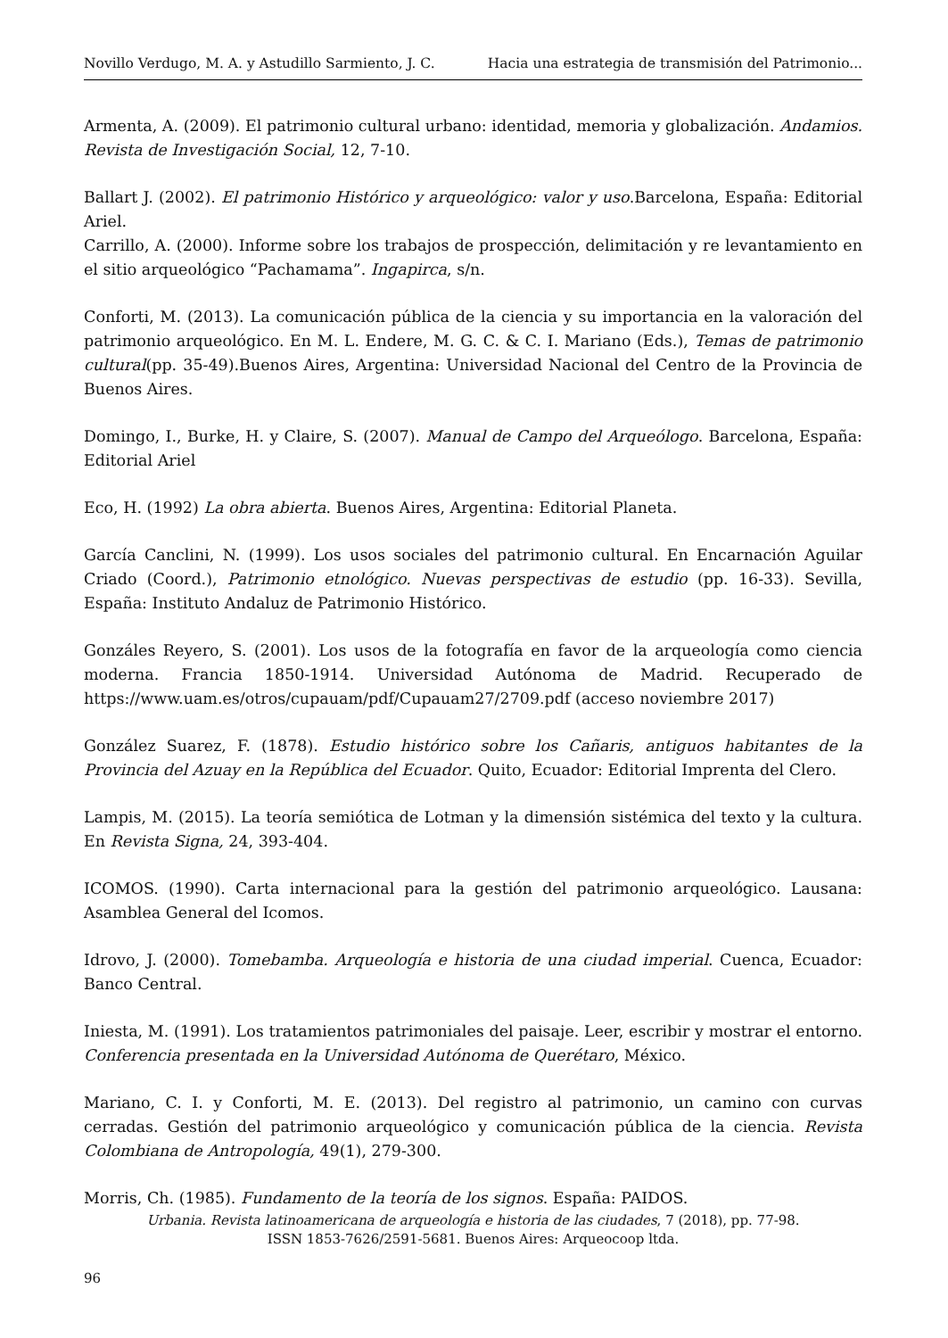Novillo Verdugo, M. A. y Astudillo Sarmiento, J. C. Hacia una estrategia de transmisión del Patrimonio...
Armenta, A. (2009). El patrimonio cultural urbano: identidad, memoria y globalización. Andamios. Revista de Investigación Social, 12, 7-10.
Ballart J. (2002). El patrimonio Histórico y arqueológico: valor y uso.Barcelona, España: Editorial Ariel.
Carrillo, A. (2000). Informe sobre los trabajos de prospección, delimitación y re levantamiento en el sitio arqueológico “Pachamama”. Ingapirca, s/n.
Conforti, M. (2013). La comunicación pública de la ciencia y su importancia en la valoración del patrimonio arqueológico. En M. L. Endere, M. G. C. & C. I. Mariano (Eds.), Temas de patrimonio cultural(pp. 35-49).Buenos Aires, Argentina: Universidad Nacional del Centro de la Provincia de Buenos Aires.
Domingo, I., Burke, H. y Claire, S. (2007). Manual de Campo del Arqueólogo. Barcelona, España: Editorial Ariel
Eco, H. (1992) La obra abierta. Buenos Aires, Argentina: Editorial Planeta.
García Canclini, N. (1999). Los usos sociales del patrimonio cultural. En Encarnación Aguilar Criado (Coord.), Patrimonio etnológico. Nuevas perspectivas de estudio (pp. 16-33). Sevilla, España: Instituto Andaluz de Patrimonio Histórico.
Gonzáles Reyero, S. (2001). Los usos de la fotografía en favor de la arqueología como ciencia moderna. Francia 1850-1914. Universidad Autónoma de Madrid. Recuperado de https://www.uam.es/otros/cupauam/pdf/Cupauam27/2709.pdf (acceso noviembre 2017)
González Suarez, F. (1878). Estudio histórico sobre los Cañaris, antiguos habitantes de la Provincia del Azuay en la República del Ecuador. Quito, Ecuador: Editorial Imprenta del Clero.
Lampis, M. (2015). La teoría semiótica de Lotman y la dimensión sistémica del texto y la cultura. En Revista Signa, 24, 393-404.
ICOMOS. (1990). Carta internacional para la gestión del patrimonio arqueológico. Lausana: Asamblea General del Icomos.
Idrovo, J. (2000). Tomebamba. Arqueología e historia de una ciudad imperial. Cuenca, Ecuador: Banco Central.
Iniesta, M. (1991). Los tratamientos patrimoniales del paisaje. Leer, escribir y mostrar el entorno. Conferencia presentada en la Universidad Autónoma de Querétaro, México.
Mariano, C. I. y Conforti, M. E. (2013). Del registro al patrimonio, un camino con curvas cerradas. Gestión del patrimonio arqueológico y comunicación pública de la ciencia. Revista Colombiana de Antropología, 49(1), 279-300.
Morris, Ch. (1985). Fundamento de la teoría de los signos. España: PAIDOS.
Urbania. Revista latinoamericana de arqueología e historia de las ciudades, 7 (2018), pp. 77-98.
ISSN 1853-7626/2591-5681. Buenos Aires: Arqueocoop ltda.
96